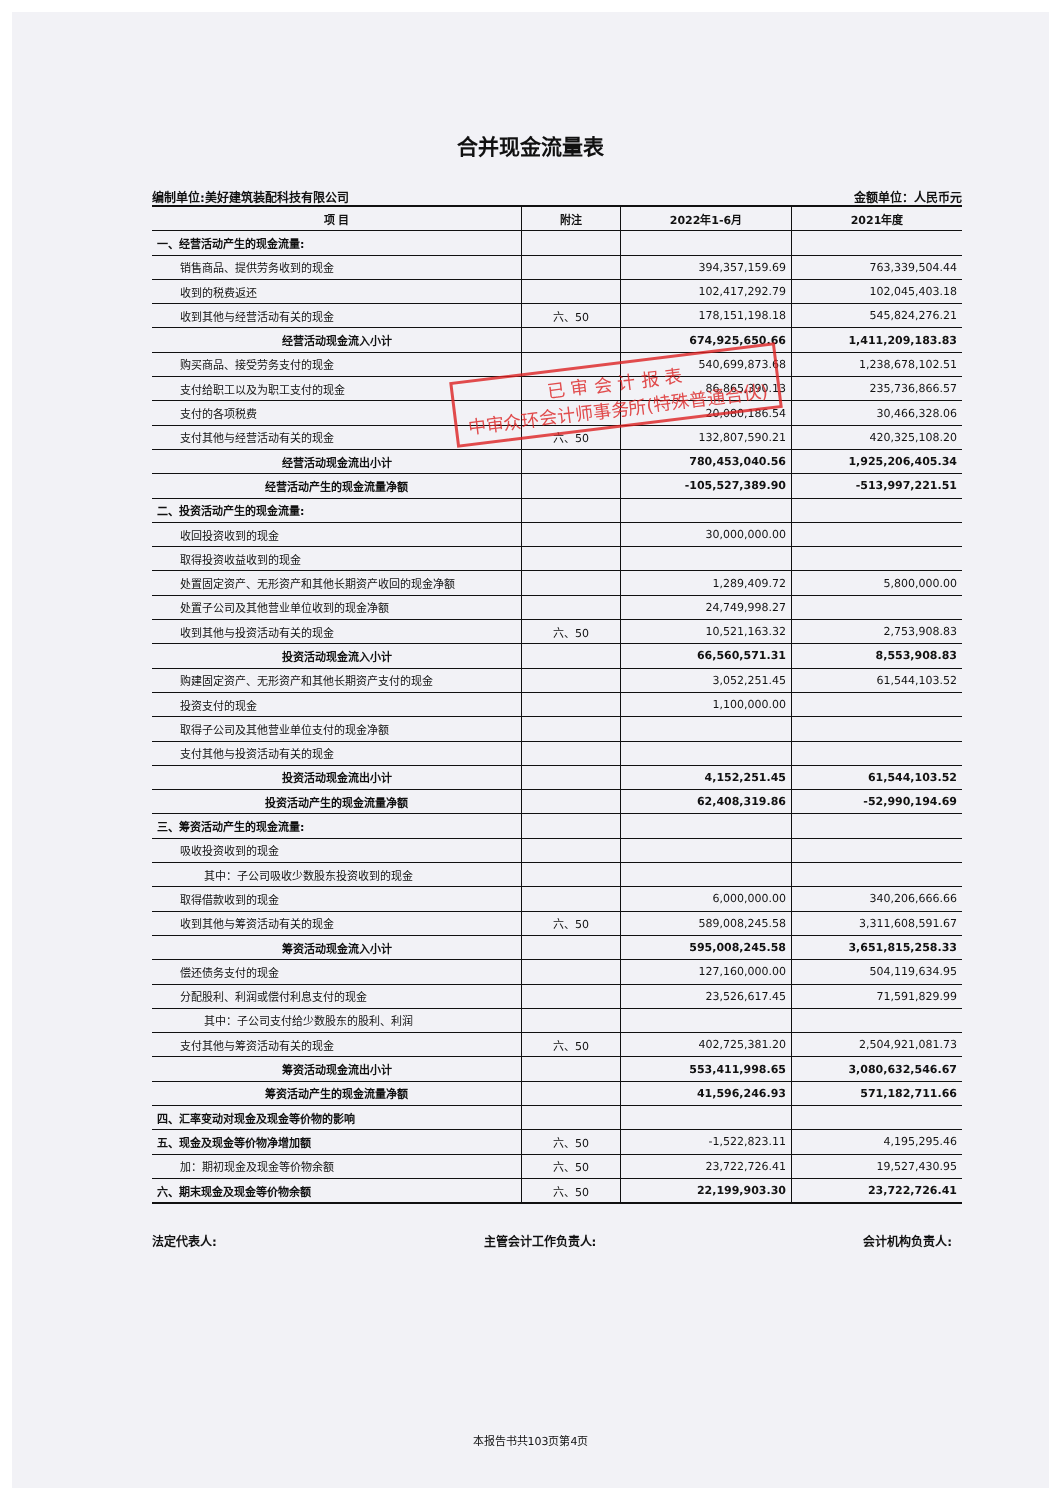合并现金流量表
编制单位:美好建筑装配科技有限公司 金额单位：人民币元
| 项 目 | 附注 | 2022年1-6月 | 2021年度 |
| --- | --- | --- | --- |
| 一、经营活动产生的现金流量: | | | |
| 销售商品、提供劳务收到的现金 | | 394,357,159.69 | 763,339,504.44 |
| 收到的税费返还 | | 102,417,292.79 | 102,045,403.18 |
| 收到其他与经营活动有关的现金 | 六、50 | 178,151,198.18 | 545,824,276.21 |
| 经营活动现金流入小计 | | 674,925,650.66 | 1,411,209,183.83 |
| 购买商品、接受劳务支付的现金 | | 540,699,873.68 | 1,238,678,102.51 |
| 支付给职工以及为职工支付的现金 | | 86,865,390.13 | 235,736,866.57 |
| 支付的各项税费 | | 20,080,186.54 | 30,466,328.06 |
| 支付其他与经营活动有关的现金 | 六、50 | 132,807,590.21 | 420,325,108.20 |
| 经营活动现金流出小计 | | 780,453,040.56 | 1,925,206,405.34 |
| 经营活动产生的现金流量净额 | | -105,527,389.90 | -513,997,221.51 |
| 二、投资活动产生的现金流量: | | | |
| 收回投资收到的现金 | | 30,000,000.00 | |
| 取得投资收益收到的现金 | | | |
| 处置固定资产、无形资产和其他长期资产收回的现金净额 | | 1,289,409.72 | 5,800,000.00 |
| 处置子公司及其他营业单位收到的现金净额 | | 24,749,998.27 | |
| 收到其他与投资活动有关的现金 | 六、50 | 10,521,163.32 | 2,753,908.83 |
| 投资活动现金流入小计 | | 66,560,571.31 | 8,553,908.83 |
| 购建固定资产、无形资产和其他长期资产支付的现金 | | 3,052,251.45 | 61,544,103.52 |
| 投资支付的现金 | | 1,100,000.00 | |
| 取得子公司及其他营业单位支付的现金净额 | | | |
| 支付其他与投资活动有关的现金 | | | |
| 投资活动现金流出小计 | | 4,152,251.45 | 61,544,103.52 |
| 投资活动产生的现金流量净额 | | 62,408,319.86 | -52,990,194.69 |
| 三、筹资活动产生的现金流量: | | | |
| 吸收投资收到的现金 | | | |
| 其中：子公司吸收少数股东投资收到的现金 | | | |
| 取得借款收到的现金 | | 6,000,000.00 | 340,206,666.66 |
| 收到其他与筹资活动有关的现金 | 六、50 | 589,008,245.58 | 3,311,608,591.67 |
| 筹资活动现金流入小计 | | 595,008,245.58 | 3,651,815,258.33 |
| 偿还债务支付的现金 | | 127,160,000.00 | 504,119,634.95 |
| 分配股利、利润或偿付利息支付的现金 | | 23,526,617.45 | 71,591,829.99 |
| 其中：子公司支付给少数股东的股利、利润 | | | |
| 支付其他与筹资活动有关的现金 | 六、50 | 402,725,381.20 | 2,504,921,081.73 |
| 筹资活动现金流出小计 | | 553,411,998.65 | 3,080,632,546.67 |
| 筹资活动产生的现金流量净额 | | 41,596,246.93 | 571,182,711.66 |
| 四、汇率变动对现金及现金等价物的影响 | | | |
| 五、现金及现金等价物净增加额 | 六、50 | -1,522,823.11 | 4,195,295.46 |
| 加：期初现金及现金等价物余额 | 六、50 | 23,722,726.41 | 19,527,430.95 |
| 六、期末现金及现金等价物余额 | 六、50 | 22,199,903.30 | 23,722,726.41 |
法定代表人: 主管会计工作负责人: 会计机构负责人:
已 审 会 计 报 表
中审众环会计师事务所(特殊普通合伙)
本报告书共103页第4页